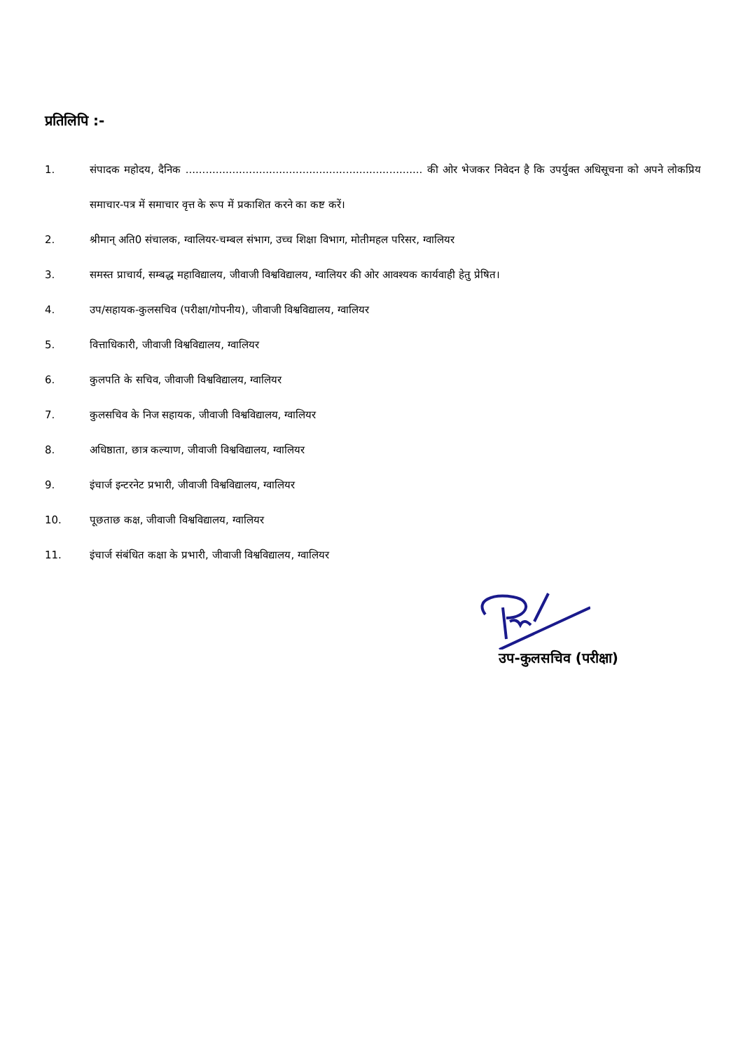प्रतिलिपि :-
1. संपादक महोदय, दैनिक ....................................................................... की ओर भेजकर निवेदन है कि उपर्युक्त अधिसूचना को अपने लोकप्रिय समाचार-पत्र में समाचार वृत्त के रूप में प्रकाशित करने का कष्ट करें।
2. श्रीमान् अति0 संचालक, ग्वालियर-चम्बल संभाग, उच्च शिक्षा विभाग, मोतीमहल परिसर, ग्वालियर
3. समस्त प्राचार्य, सम्बद्ध महाविद्यालय, जीवाजी विश्वविद्यालय, ग्वालियर की ओर आवश्यक कार्यवाही हेतु प्रेषित।
4. उप/सहायक-कुलसचिव (परीक्षा/गोपनीय), जीवाजी विश्वविद्यालय, ग्वालियर
5. वित्ताधिकारी, जीवाजी विश्वविद्यालय, ग्वालियर
6. कुलपति के सचिव, जीवाजी विश्वविद्यालय, ग्वालियर
7. कुलसचिव के निज सहायक, जीवाजी विश्वविद्यालय, ग्वालियर
8. अधिष्ठाता, छात्र कल्याण, जीवाजी विश्वविद्यालय, ग्वालियर
9. इंचार्ज इन्टरनेट प्रभारी, जीवाजी विश्वविद्यालय, ग्वालियर
10. पूछताछ कक्ष, जीवाजी विश्वविद्यालय, ग्वालियर
11. इंचार्ज संबंधित कक्षा के प्रभारी, जीवाजी विश्वविद्यालय, ग्वालियर
उप-कुलसचिव (परीक्षा)